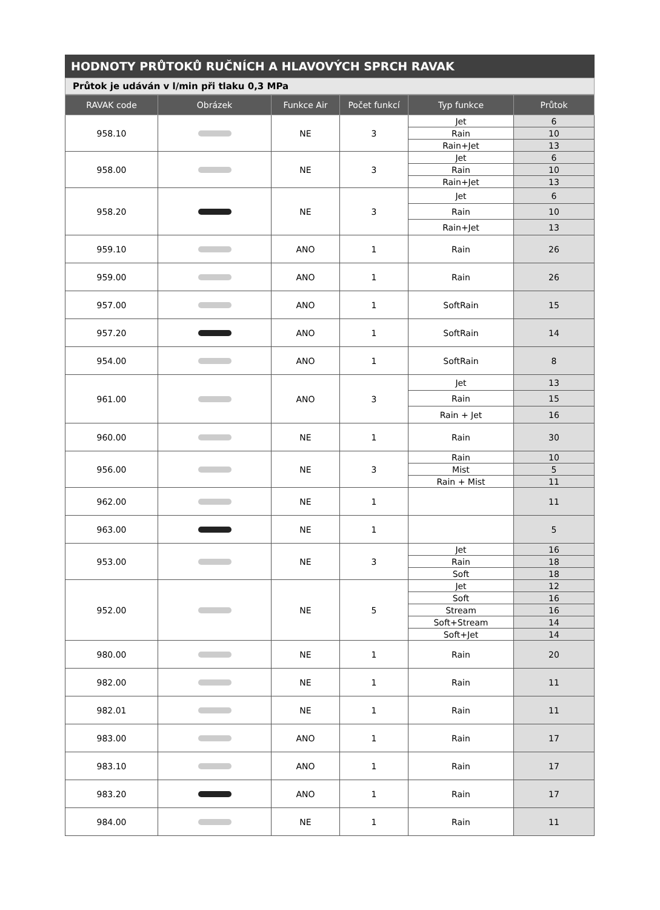HODNOTY PRŮTOKŮ RUČNÍCH A HLAVOVÝCH SPRCH RAVAK
Průtok je udáván v l/min při tlaku 0,3 MPa
| RAVAK code | Obrázek | Funkce Air | Počet funkcí | Typ funkce | Průtok |
| --- | --- | --- | --- | --- | --- |
| 958.10 | | NE | 3 | Jet | 6 |
| | | | | Rain | 10 |
| | | | | Rain+Jet | 13 |
| 958.00 | | NE | 3 | Jet | 6 |
| | | | | Rain | 10 |
| | | | | Rain+Jet | 13 |
| 958.20 | | NE | 3 | Jet | 6 |
| | | | | Rain | 10 |
| | | | | Rain+Jet | 13 |
| 959.10 | | ANO | 1 | Rain | 26 |
| 959.00 | | ANO | 1 | Rain | 26 |
| 957.00 | | ANO | 1 | SoftRain | 15 |
| 957.20 | | ANO | 1 | SoftRain | 14 |
| 954.00 | | ANO | 1 | SoftRain | 8 |
| 961.00 | | ANO | 3 | Jet | 13 |
| | | | | Rain | 15 |
| | | | | Rain + Jet | 16 |
| 960.00 | | NE | 1 | Rain | 30 |
| 956.00 | | NE | 3 | Rain | 10 |
| | | | | Mist | 5 |
| | | | | Rain + Mist | 11 |
| 962.00 | | NE | 1 | | 11 |
| 963.00 | | NE | 1 | | 5 |
| 953.00 | | NE | 3 | Jet | 16 |
| | | | | Rain | 18 |
| | | | | Soft | 18 |
| 952.00 | | NE | 5 | Jet | 12 |
| | | | | Soft | 16 |
| | | | | Stream | 16 |
| | | | | Soft+Stream | 14 |
| | | | | Soft+Jet | 14 |
| 980.00 | | NE | 1 | Rain | 20 |
| 982.00 | | NE | 1 | Rain | 11 |
| 982.01 | | NE | 1 | Rain | 11 |
| 983.00 | | ANO | 1 | Rain | 17 |
| 983.10 | | ANO | 1 | Rain | 17 |
| 983.20 | | ANO | 1 | Rain | 17 |
| 984.00 | | NE | 1 | Rain | 11 |